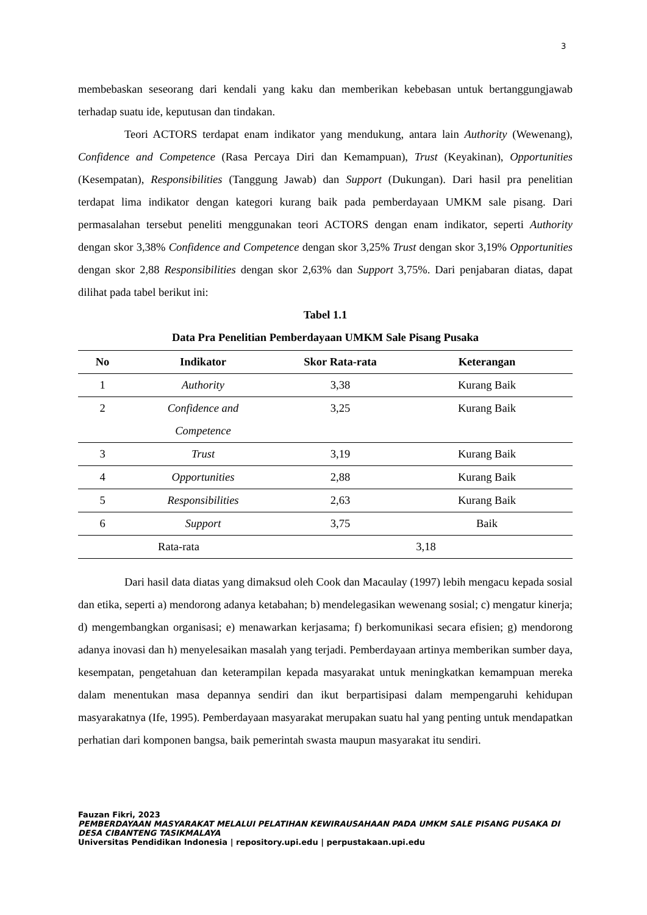3
membebaskan seseorang dari kendali yang kaku dan memberikan kebebasan untuk bertanggungjawab terhadap suatu ide, keputusan dan tindakan.
Teori ACTORS terdapat enam indikator yang mendukung, antara lain Authority (Wewenang), Confidence and Competence (Rasa Percaya Diri dan Kemampuan), Trust (Keyakinan), Opportunities (Kesempatan), Responsibilities (Tanggung Jawab) dan Support (Dukungan). Dari hasil pra penelitian terdapat lima indikator dengan kategori kurang baik pada pemberdayaan UMKM sale pisang. Dari permasalahan tersebut peneliti menggunakan teori ACTORS dengan enam indikator, seperti Authority dengan skor 3,38% Confidence and Competence dengan skor 3,25% Trust dengan skor 3,19% Opportunities dengan skor 2,88 Responsibilities dengan skor 2,63% dan Support 3,75%. Dari penjabaran diatas, dapat dilihat pada tabel berikut ini:
Tabel 1.1
Data Pra Penelitian Pemberdayaan UMKM Sale Pisang Pusaka
| No | Indikator | Skor Rata-rata | Keterangan |
| --- | --- | --- | --- |
| 1 | Authority | 3,38 | Kurang Baik |
| 2 | Confidence and Competence | 3,25 | Kurang Baik |
| 3 | Trust | 3,19 | Kurang Baik |
| 4 | Opportunities | 2,88 | Kurang Baik |
| 5 | Responsibilities | 2,63 | Kurang Baik |
| 6 | Support | 3,75 | Baik |
| Rata-rata | | 3,18 | |
Dari hasil data diatas yang dimaksud oleh Cook dan Macaulay (1997) lebih mengacu kepada sosial dan etika, seperti a) mendorong adanya ketabahan; b) mendelegasikan wewenang sosial; c) mengatur kinerja; d) mengembangkan organisasi; e) menawarkan kerjasama; f) berkomunikasi secara efisien; g) mendorong adanya inovasi dan h) menyelesaikan masalah yang terjadi. Pemberdayaan artinya memberikan sumber daya, kesempatan, pengetahuan dan keterampilan kepada masyarakat untuk meningkatkan kemampuan mereka dalam menentukan masa depannya sendiri dan ikut berpartisipasi dalam mempengaruhi kehidupan masyarakatnya (Ife, 1995). Pemberdayaan masyarakat merupakan suatu hal yang penting untuk mendapatkan perhatian dari komponen bangsa, baik pemerintah swasta maupun masyarakat itu sendiri.
Fauzan Fikri, 2023
PEMBERDAYAAN MASYARAKAT MELALUI PELATIHAN KEWIRAUSAHAAN PADA UMKM SALE PISANG PUSAKA DI DESA CIBANTENG TASIKMALAYA
Universitas Pendidikan Indonesia | repository.upi.edu | perpustakaan.upi.edu